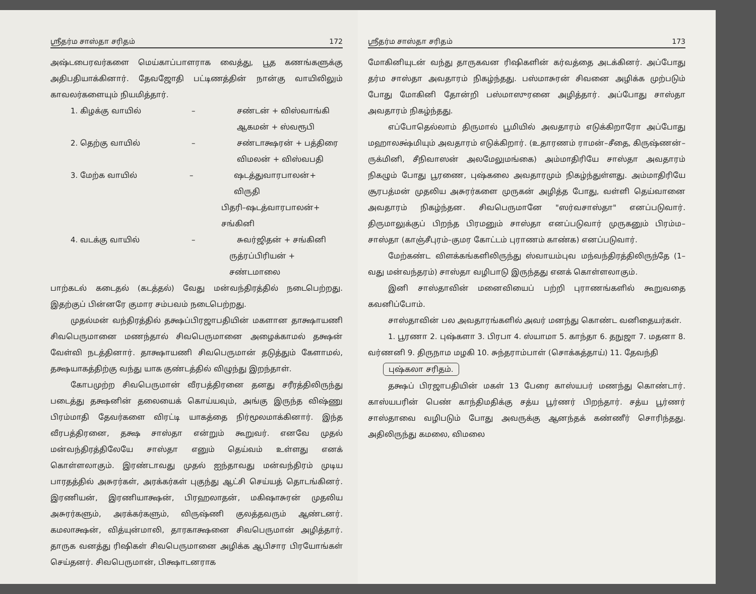ஸ்ரீதர்ம சாஸ்தா சரிதம் 172
அஷ்டபைரவர்களை மெய்காப்பாளராக வைத்து, பூத கணங்களுக்கு அதிபதியாக்கினார். தேவஜோதி பட்டிணத்தின் நான்கு வாயிலிலும் காவலர்களையும் நியமித்தார்.
1. கிழக்கு வாயில் – சண்டன் + விஸ்வாங்கி
ஆகமன் + ஸ்வரூபி
2. தெற்கு வாயில் – சண்டாக்ஷரன் + பத்திரை
விமலன் + விஸ்வபதி
3. மேற்க வாயில் – ஷடத்துவாரபாலன்+ விருதி
பிதரி–ஷடத்வாரபாலன்+ சங்கினி
4. வடக்கு வாயில் – சுவர்ஜிதன் + சங்கினி
ருத்ரப்பிரியன் + சண்டமாலை
பாற்கடல் கடைதல் (கடத்தல்) வேது மன்வந்திரத்தில் நடைபெற்றது. இதற்குப் பின்னரே குமார சம்பவம் நடைபெற்றது.
முதல்மன் வந்திரத்தில் தக்ஷப்பிரஜாபதியின் மகளான தாக்ஷாயணி சிவபெருமானை மணந்தால் சிவபெருமானை அழைக்காமல் தக்ஷன் வேள்வி நடத்தினார். தாக்ஷாயணி சிவபெருமான் தடுத்தும் கேளாமல், தக்ஷயாகத்திற்கு வந்து யாக குண்டத்தில் விழுந்து இறந்தாள்.
கோபமுற்ற சிவபெருமான் வீரபத்திரனை தனது சரீரத்திலிருந்து படைத்து தக்ஷனின் தலையைக் கொய்யவும், அங்கு இருந்த விஷ்ணு பிரம்மாதி தேவர்களை விரட்டி யாகத்தை நிர்மூலமாக்கினார். இந்த வீரபத்திரனை, தக்ஷ சாஸ்தா என்றும் கூறுவர். எனவே முதல் மன்வந்திரத்திலேயே சாஸ்தா எனும் தெய்வம் உள்ளது எனக் கொள்ளலாகும். இரண்டாவது முதல் ஐந்தாவது மன்வந்திரம் முடிய பாரதத்தில் அசுரர்கள், அரக்கர்கள் புகுந்து ஆட்சி செய்யத் தொடங்கினர். இரணியன், இரணியாக்ஷன், பிரஹலாதன், மகிஷாசுரன் முதலிய அசுரர்களும், அரக்கர்களும், விருஷ்ணி குலத்தவரும் ஆண்டனர். கமலாக்ஷன், வித்யுன்மாலி, தாரகாக்ஷனை சிவபெருமான் அழித்தார். தாருக வனத்து ரிஷிகள் சிவபெருமானை அழிக்க ஆபிசார பிரயோங்கள் செய்தனர். சிவபெருமான், பிக்ஷாடனராக
ஸ்ரீதர்ம சாஸ்தா சரிதம் 173
மோகினியுடன் வந்து தாருகவன ரிஷிகளின் கர்வத்தை அடக்கினர். அப்போது தர்ம சாஸ்தா அவதாரம் நிகழ்ந்தது. பஸ்மாசுரன் சிவனை அழிக்க முற்படும் போது மோகினி தோன்றி பஸ்மாஸுரனை அழித்தார். அப்போது சாஸ்தா அவதாரம் நிகழ்ந்தது.
எப்போதெல்லாம் திருமால் பூமியில் அவதாரம் எடுக்கிறாரோ அப்போது மஹாலக்ஷ்மியும் அவதாரம் எடுக்கிறார். (உதாரணம் ராமன்–சீதை, கிருஷ்ணன்–ருக்மினி, சீநிவாஸன் அலமேலுமங்கை) அம்மாதிரியே சாஸ்தா அவதாரம் நிகழும் போது பூரணை, புஷ்கலை அவதாரமும் நிகழ்ந்துள்ளது. அம்மாதிரியே சூரபத்மன் முதலிய அசுரர்களை முருகன் அழித்த போது, வள்ளி தெய்வானை அவதாரம் நிகழ்ந்தன. சிவபெருமானே "ஸர்வசாஸ்தா" எனப்படுவார். திருமாலுக்குப் பிறந்த பிரமனும் சாஸ்தா எனப்படுவார் முருகனும் பிரம்ம–சாஸ்தா (காஞ்சீபுரம்–குமர கோட்டம் புராணம் காண்க) எனப்படுவார்.
மேற்கண்ட விளக்கங்களிலிருந்து ஸ்வாயம்புவ மந்வந்திரத்திலிருந்தே (1–வது மன்வந்தரம்) சாஸ்தா வழிபாடு இருந்தது எனக் கொள்ளலாகும்.
இனி சாஸ்தாவின் மனைவியைப் பற்றி புராணங்களில் கூறுவதை கவனிப்போம்.
சாஸ்தாவின் பல அவதாரங்களில் அவர் மனந்து கொண்ட வனிதையர்கள்.
1. பூரணா 2. புஷ்களா 3. பிரபா 4. ஸ்யாமா 5. காந்தா 6. தநுஜா 7. மதனா 8. வர்ணனி 9. திருநாம மழகி 10. சுந்தராம்பாள் (சொக்கத்தாய்) 11. தேவந்தி
புஷ்கலா சரிதம்.
தக்ஷப் பிரஜாபதியின் மகள் 13 பேரை காஸ்யபர் மணந்து கொண்டார். காஸ்யபரின் பெண் காந்திமதிக்கு சத்ய பூர்ணர் பிறந்தார். சத்ய பூர்ணர் சாஸ்தாவை வழிபடும் போது அவருக்கு ஆனந்தக் கண்ணீர் சொரிந்தது. அதிலிருந்து கமலை, விமலை